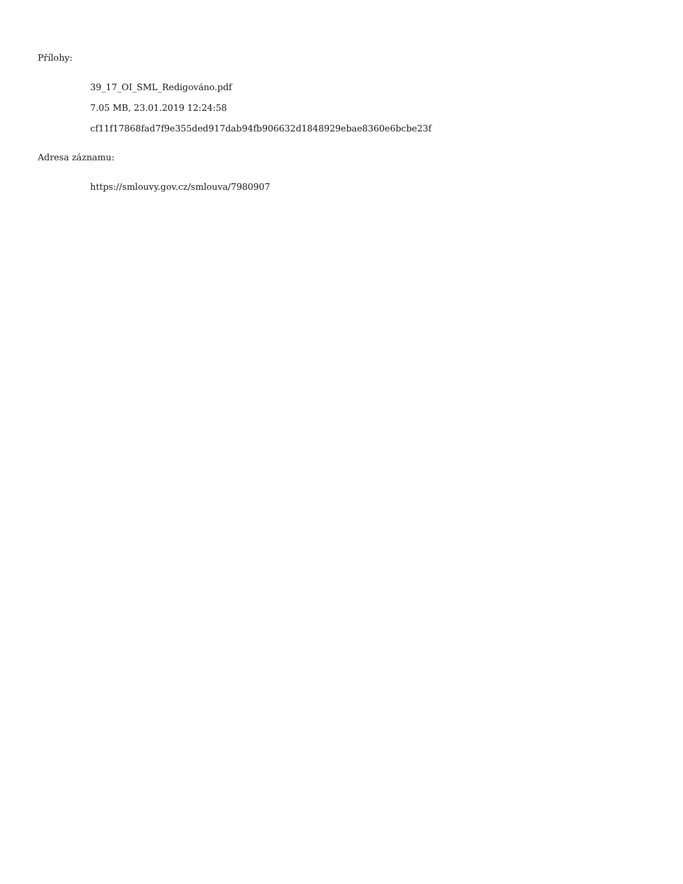Přílohy:
39_17_OI_SML_Redigováno.pdf
7.05 MB, 23.01.2019 12:24:58
cf11f17868fad7f9e355ded917dab94fb906632d1848929ebae8360e6bcbe23f
Adresa záznamu:
https://smlouvy.gov.cz/smlouva/7980907